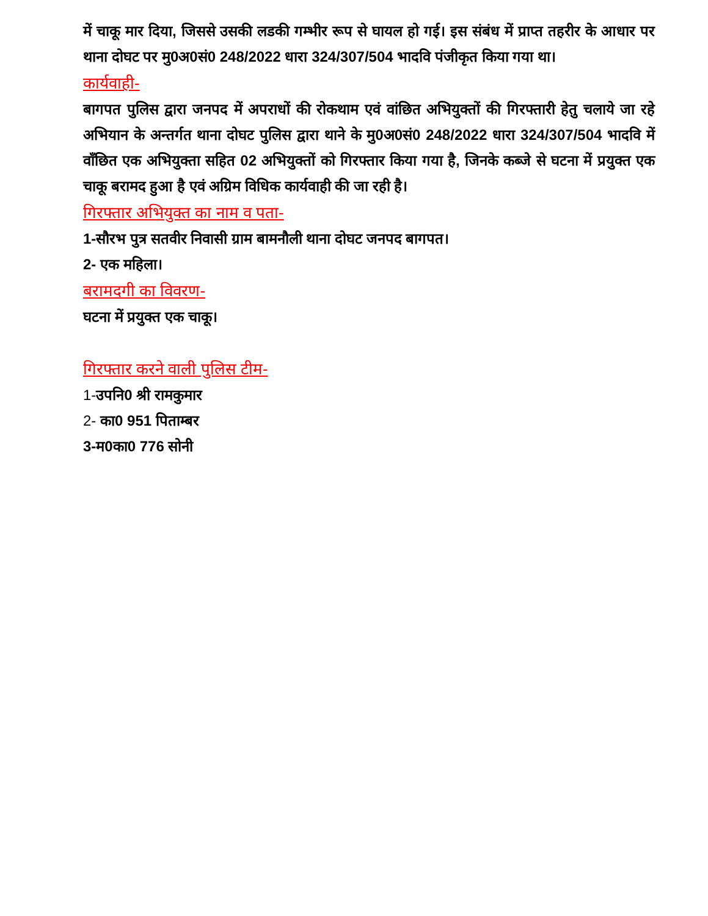में चाकू मार दिया, जिससे उसकी लडकी गम्भीर रूप से घायल हो गई। इस संबंध में प्राप्त तहरीर के आधार पर थाना दोघट पर मु0अ0सं0 248/2022 धारा 324/307/504 भादवि पंजीकृत किया गया था।
कार्यवाही-
बागपत पुलिस द्वारा जनपद में अपराधों की रोकथाम एवं वांछित अभियुक्तों की गिरफ्तारी हेतु चलाये जा रहे अभियान के अन्तर्गत थाना दोघट पुलिस द्वारा थाने के मु0अ0सं0 248/2022 धारा 324/307/504 भादवि में वाँछित एक अभियुक्ता सहित 02 अभियुक्तों को गिरफ्तार किया गया है, जिनके कब्जे से घटना में प्रयुक्त एक चाकू बरामद हुआ है एवं अग्रिम विधिक कार्यवाही की जा रही है।
गिरफ्तार अभियुक्त का नाम व पता-
1-सौरभ पुत्र सतवीर निवासी ग्राम बामनौली थाना दोघट जनपद बागपत।
2- एक महिला।
बरामदगी का विवरण-
घटना में प्रयुक्त एक चाकू।
गिरफ्तार करने वाली पुलिस टीम-
1-उपनि0 श्री रामकुमार
2- का0 951 पिताम्बर
3-म0का0 776 सोनी